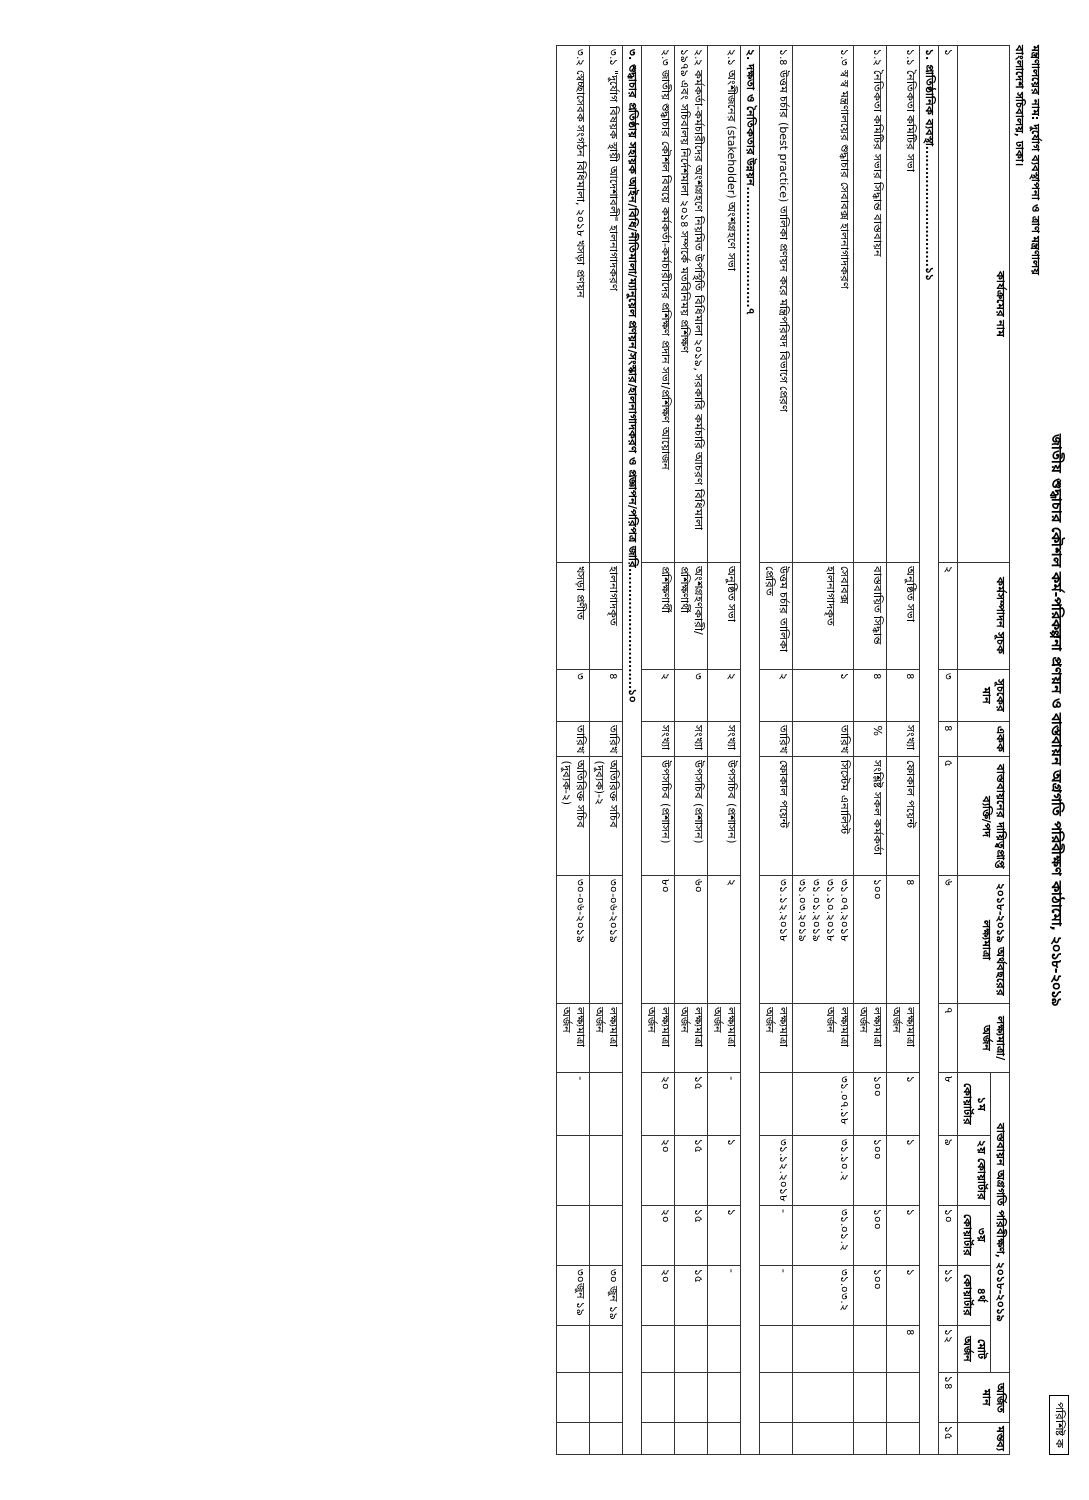পরিশিষ্ট ক
জাতীয় শুদ্ধাচার কৌশল কর্ম-পরিকল্পনা প্রণয়ন ও বাস্তবায়ন অগ্রগতি পরিবীক্ষণ কাঠামো, ২০১৮-২০১৯
মন্ত্রণালয়ের নাম: দুর্যোগ ব্যবস্থাপনা ও ত্রাণ মন্ত্রণালয়
বাংলাদেশ সচিবালয়, ঢাকা।
| কার্যক্রমের নাম | কর্মসম্পাদন সূচক | সূচকের মান | একক | বাস্তবায়নের দায়িত্বপ্রাপ্ত ব্যক্তি/পদ | ২০১৮-২০১৯ অর্থবছরের লক্ষ্যমাত্রা | লক্ষ্যমাত্রা/ অর্জন | বাস্তবায়ন অগ্রগতি পরিবীক্ষণ, ২০১৮-২০১৯ | | | | | অর্জিত মান | মন্তব্য |
| --- | --- | --- | --- | --- | --- | --- | --- | --- | --- | --- | --- | --- | --- |
| | | | | | | | ১ম কোয়ার্টার | ২য় কোয়ার্টার | ৩য় কোয়ার্টার | ৪র্থ কোয়ার্টার | মোট অর্জন | | |
| ১ | ২ | ৩ | ৪ | ৫ | ৬ | ৭ | ৮ | ৯ | ১০ | ১১ | ১২ | ১৪ | ১৫ |
| ১. প্রাতিষ্ঠানিক ব্যবস্থা.............................১১ | | | | | | | | | | | | | |
| ১.১ নৈতিকতা কমিটির সভা | অনুষ্ঠিত সভা | ৪ | সংখ্যা | ফোকাল পয়েন্ট | ৪ | লক্ষ্যমাত্রা অর্জন | ১ | ১ | ১ | ১ | ৪ | | |
| ১.২ নৈতিকতা কমিটির সভার সিদ্ধান্ত বাস্তবায়ন | বাস্তবায়িত সিদ্ধান্ত | ৪ | % | সংশ্লিষ্ট সকল কর্মকর্তা | ১০০ | লক্ষ্যমাত্রা অর্জন | ১০০ | ১০০ | ১০০ | ১০০ | | | |
| ১.৩ স্ব স্ব মন্ত্রণালয়ের শুদ্ধাচার সেবাবক্স হালনাগাদকরণ | সেবাবক্স হালনাগাদকৃত | ১ | তারিখ | সিস্টেম এনালিস্ট | ৩১.০৭.২০১৮ ৩১.১০.২০১৮ ৩১.০১.২০১৯ ৩১.০৩.২০১৯ | লক্ষ্যমাত্রা অর্জন | ৩১.০৭.১৮ | ৩১.১০.২ | ৩১.০১.২ | ৩১.০৩.২ | | | |
| ১.৪ উত্তম চর্চার (best practice) তালিকা প্রণয়ন করে মন্ত্রিপরিষদ বিভাগে প্রেরণ | উত্তম চর্চার তালিকা প্রেরিত | ২ | তারিখ | ফোকাল পয়েন্ট | ৩১.১২.২০১৮ | লক্ষ্যমাত্রা অর্জন | | ৩১.১২.২০১৮ | - | - | | | |
| ২. দক্ষতা ও নৈতিকতার উন্নয়ন.............................৭ | | | | | | | | | | | | | |
| ২.১ অংশীজনের (stakeholder) অংশগ্রহণে সভা | অনুষ্ঠিত সভা | ২ | সংখ্যা | উপসচিব (প্রশাসন) | ২ | লক্ষ্যমাত্রা অর্জন | - | ১ | ১ | - | | | |
| ২.২ কর্মকর্তা-কর্মচারীদের অংশগ্রহণে নিয়মিত উপস্থিতি বিধিমালা ২০১৯, সরকারি কর্মচারি আচরণ বিধিমালা ১৯৭৯ এবং সচিবালয় নির্দেশমালা ২০১৪ সম্পর্কে মতবিনিময় প্রশিক্ষণ | অংশগ্রহণকারী/ প্রশিক্ষণার্থী | ৩ | সংখ্যা | উপসচিব (প্রশাসন) | ৬০ | লক্ষ্যমাত্রা অর্জন | ১৫ | ১৫ | ১৫ | ১৫ | | | |
| ২.৩ জাতীয় শুদ্ধাচার কৌশল বিষয়ে কর্মকর্তা-কর্মচারীদের প্রশিক্ষণ প্রদান সভা/প্রশিক্ষণ আয়োজন | প্রশিক্ষণার্থী | ২ | সংখ্যা | উপসচিব (প্রশাসন) | ৮০ | লক্ষ্যমাত্রা অর্জন | ২০ | ২০ | ২০ | ২০ | | | |
| ৩. শুদ্ধাচার প্রতিষ্ঠায় সহায়ক আইন/বিধি/নীতিমালা/ম্যানুয়েল প্রণয়ন/সংস্কার/হালনাগাদকরণ ও প্রজ্ঞাপন/পরিপত্র জারি.............................১০ | | | | | | | | | | | | | |
| ৩.১ "দুর্যোগ বিষয়ক স্থায়ী আদেশাবলী" হালনাগাদকরণ | হালনাগাদকৃত | ৪ | তারিখ | অতিরিক্ত সচিব (দুব্যক)-২ | ৩০-০৬-২০১৯ | লক্ষ্যমাত্রা অর্জন | | | | ৩০ জুন ১৯ | | | |
| ৩.২ স্বেচ্ছাসেবক সংগঠন বিধিমালা, ২০১৮ খসড়া প্রণয়ন | খসড়া প্রণীত | ৩ | তারিখ | অতিরিক্ত সচিব (দুব্যক-২) | ৩০-০৬-২০১৯ | লক্ষ্যমাত্রা অর্জন | - | | | ৩০জুন ১৯ | | | |